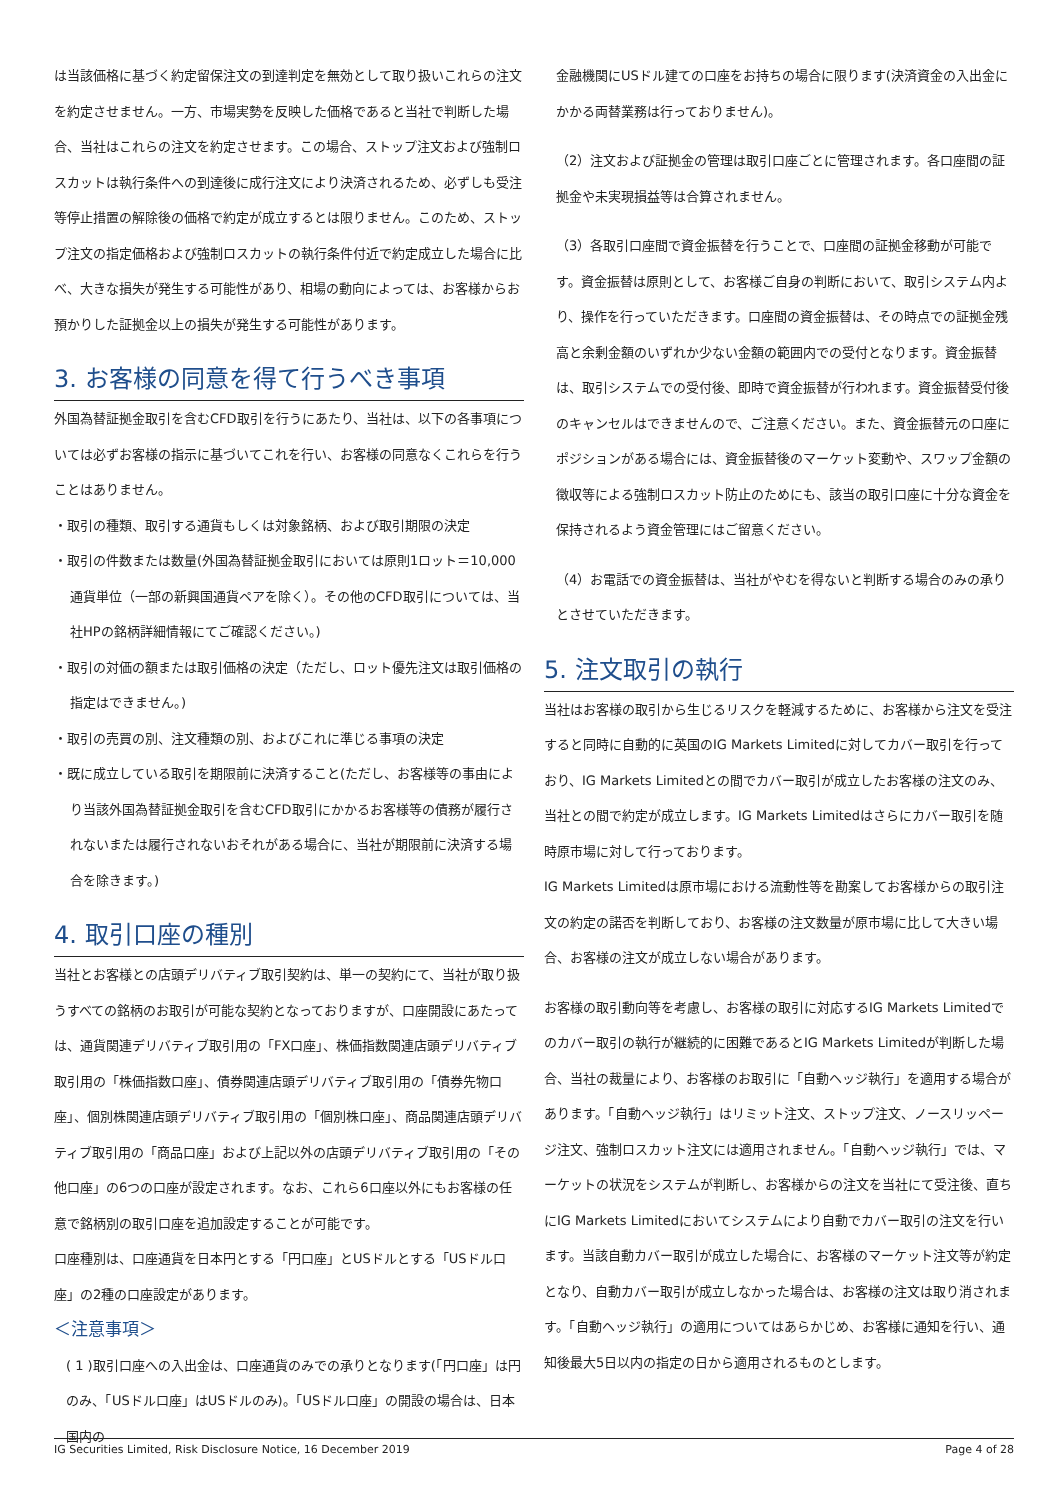は当該価格に基づく約定留保注文の到達判定を無効として取り扱いこれらの注文を約定させません。一方、市場実勢を反映した価格であると当社で判断した場合、当社はこれらの注文を約定させます。この場合、ストップ注文および強制ロスカットは執行条件への到達後に成行注文により決済されるため、必ずしも受注等停止措置の解除後の価格で約定が成立するとは限りません。このため、ストップ注文の指定価格および強制ロスカットの執行条件付近で約定成立した場合に比べ、大きな損失が発生する可能性があり、相場の動向によっては、お客様からお預かりした証拠金以上の損失が発生する可能性があります。
3. お客様の同意を得て行うべき事項
外国為替証拠金取引を含むCFD取引を行うにあたり、当社は、以下の各事項については必ずお客様の指示に基づいてこれを行い、お客様の同意なくこれらを行うことはありません。
・取引の種類、取引する通貨もしくは対象銘柄、および取引期限の決定
・取引の件数または数量(外国為替証拠金取引においては原則1ロット＝10,000通貨単位（一部の新興国通貨ペアを除く）。その他のCFD取引については、当社HPの銘柄詳細情報にてご確認ください。)
・取引の対価の額または取引価格の決定（ただし、ロット優先注文は取引価格の指定はできません。)
・取引の売買の別、注文種類の別、およびこれに準じる事項の決定
・既に成立している取引を期限前に決済すること(ただし、お客様等の事由により当該外国為替証拠金取引を含むCFD取引にかかるお客様等の債務が履行されないまたは履行されないおそれがある場合に、当社が期限前に決済する場合を除きます。)
4. 取引口座の種別
当社とお客様との店頭デリバティブ取引契約は、単一の契約にて、当社が取り扱うすべての銘柄のお取引が可能な契約となっておりますが、口座開設にあたっては、通貨関連デリバティブ取引用の「FX口座」、株価指数関連店頭デリバティブ取引用の「株価指数口座」、債券関連店頭デリバティブ取引用の「債券先物口座」、個別株関連店頭デリバティブ取引用の「個別株口座」、商品関連店頭デリバティブ取引用の「商品口座」および上記以外の店頭デリバティブ取引用の「その他口座」の6つの口座が設定されます。なお、これら6口座以外にもお客様の任意で銘柄別の取引口座を追加設定することが可能です。
口座種別は、口座通貨を日本円とする「円口座」とUSドルとする「USドル口座」の2種の口座設定があります。
＜注意事項＞
( 1 )取引口座への入出金は、口座通貨のみでの承りとなります(「円口座」は円のみ、「USドル口座」はUSドルのみ)。「USドル口座」の開設の場合は、日本国内の
金融機関にUSドル建ての口座をお持ちの場合に限ります(決済資金の入出金にかかる両替業務は行っておりません)。
（2）注文および証拠金の管理は取引口座ごとに管理されます。各口座間の証拠金や未実現損益等は合算されません。
（3）各取引口座間で資金振替を行うことで、口座間の証拠金移動が可能です。資金振替は原則として、お客様ご自身の判断において、取引システム内より、操作を行っていただきます。口座間の資金振替は、その時点での証拠金残高と余剰金額のいずれか少ない金額の範囲内での受付となります。資金振替は、取引システムでの受付後、即時で資金振替が行われます。資金振替受付後のキャンセルはできませんので、ご注意ください。また、資金振替元の口座にポジションがある場合には、資金振替後のマーケット変動や、スワップ金額の徴収等による強制ロスカット防止のためにも、該当の取引口座に十分な資金を保持されるよう資金管理にはご留意ください。
（4）お電話での資金振替は、当社がやむを得ないと判断する場合のみの承りとさせていただきます。
5. 注文取引の執行
当社はお客様の取引から生じるリスクを軽減するために、お客様から注文を受注すると同時に自動的に英国のIG Markets Limitedに対してカバー取引を行っており、IG Markets Limitedとの間でカバー取引が成立したお客様の注文のみ、当社との間で約定が成立します。IG Markets Limitedはさらにカバー取引を随時原市場に対して行っております。
IG Markets Limitedは原市場における流動性等を勘案してお客様からの取引注文の約定の諾否を判断しており、お客様の注文数量が原市場に比して大きい場合、お客様の注文が成立しない場合があります。
お客様の取引動向等を考慮し、お客様の取引に対応するIG Markets Limitedでのカバー取引の執行が継続的に困難であるとIG Markets Limitedが判断した場合、当社の裁量により、お客様のお取引に「自動ヘッジ執行」を適用する場合があります。「自動ヘッジ執行」はリミット注文、ストップ注文、ノースリッページ注文、強制ロスカット注文には適用されません。「自動ヘッジ執行」では、マーケットの状況をシステムが判断し、お客様からの注文を当社にて受注後、直ちにIG Markets Limitedにおいてシステムにより自動でカバー取引の注文を行います。当該自動カバー取引が成立した場合に、お客様のマーケット注文等が約定となり、自動カバー取引が成立しなかった場合は、お客様の注文は取り消されます。「自動ヘッジ執行」の適用についてはあらかじめ、お客様に通知を行い、通知後最大5日以内の指定の日から適用されるものとします。
IG Securities Limited, Risk Disclosure Notice, 16 December 2019 Page 4 of 28